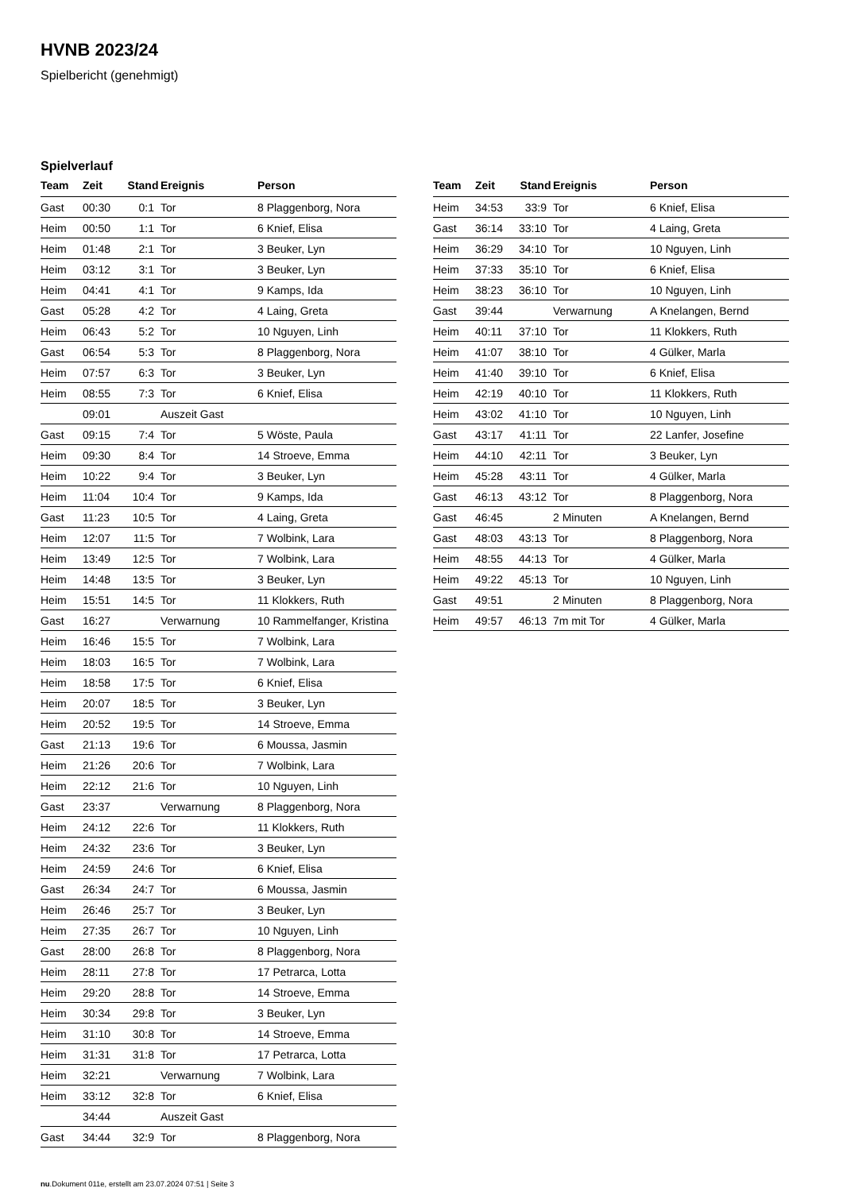HVNB 2023/24
Spielbericht (genehmigt)
Spielverlauf
| Team | Zeit | Stand | Ereignis | Person |
| --- | --- | --- | --- | --- |
| Gast | 00:30 | 0:1 | Tor | 8 Plaggenborg, Nora |
| Heim | 00:50 | 1:1 | Tor | 6 Knief, Elisa |
| Heim | 01:48 | 2:1 | Tor | 3 Beuker, Lyn |
| Heim | 03:12 | 3:1 | Tor | 3 Beuker, Lyn |
| Heim | 04:41 | 4:1 | Tor | 9 Kamps, Ida |
| Gast | 05:28 | 4:2 | Tor | 4 Laing, Greta |
| Heim | 06:43 | 5:2 | Tor | 10 Nguyen, Linh |
| Gast | 06:54 | 5:3 | Tor | 8 Plaggenborg, Nora |
| Heim | 07:57 | 6:3 | Tor | 3 Beuker, Lyn |
| Heim | 08:55 | 7:3 | Tor | 6 Knief, Elisa |
| | 09:01 | | Auszeit Gast | |
| Gast | 09:15 | 7:4 | Tor | 5 Wöste, Paula |
| Heim | 09:30 | 8:4 | Tor | 14 Stroeve, Emma |
| Heim | 10:22 | 9:4 | Tor | 3 Beuker, Lyn |
| Heim | 11:04 | 10:4 | Tor | 9 Kamps, Ida |
| Gast | 11:23 | 10:5 | Tor | 4 Laing, Greta |
| Heim | 12:07 | 11:5 | Tor | 7 Wolbink, Lara |
| Heim | 13:49 | 12:5 | Tor | 7 Wolbink, Lara |
| Heim | 14:48 | 13:5 | Tor | 3 Beuker, Lyn |
| Heim | 15:51 | 14:5 | Tor | 11 Klokkers, Ruth |
| Gast | 16:27 | | Verwarnung | 10 Rammelfanger, Kristina |
| Heim | 16:46 | 15:5 | Tor | 7 Wolbink, Lara |
| Heim | 18:03 | 16:5 | Tor | 7 Wolbink, Lara |
| Heim | 18:58 | 17:5 | Tor | 6 Knief, Elisa |
| Heim | 20:07 | 18:5 | Tor | 3 Beuker, Lyn |
| Heim | 20:52 | 19:5 | Tor | 14 Stroeve, Emma |
| Gast | 21:13 | 19:6 | Tor | 6 Moussa, Jasmin |
| Heim | 21:26 | 20:6 | Tor | 7 Wolbink, Lara |
| Heim | 22:12 | 21:6 | Tor | 10 Nguyen, Linh |
| Gast | 23:37 | | Verwarnung | 8 Plaggenborg, Nora |
| Heim | 24:12 | 22:6 | Tor | 11 Klokkers, Ruth |
| Heim | 24:32 | 23:6 | Tor | 3 Beuker, Lyn |
| Heim | 24:59 | 24:6 | Tor | 6 Knief, Elisa |
| Gast | 26:34 | 24:7 | Tor | 6 Moussa, Jasmin |
| Heim | 26:46 | 25:7 | Tor | 3 Beuker, Lyn |
| Heim | 27:35 | 26:7 | Tor | 10 Nguyen, Linh |
| Gast | 28:00 | 26:8 | Tor | 8 Plaggenborg, Nora |
| Heim | 28:11 | 27:8 | Tor | 17 Petrarca, Lotta |
| Heim | 29:20 | 28:8 | Tor | 14 Stroeve, Emma |
| Heim | 30:34 | 29:8 | Tor | 3 Beuker, Lyn |
| Heim | 31:10 | 30:8 | Tor | 14 Stroeve, Emma |
| Heim | 31:31 | 31:8 | Tor | 17 Petrarca, Lotta |
| Heim | 32:21 | | Verwarnung | 7 Wolbink, Lara |
| Heim | 33:12 | 32:8 | Tor | 6 Knief, Elisa |
| | 34:44 | | Auszeit Gast | |
| Gast | 34:44 | 32:9 | Tor | 8 Plaggenborg, Nora |
| Team | Zeit | Stand | Ereignis | Person |
| --- | --- | --- | --- | --- |
| Heim | 34:53 | 33:9 | Tor | 6 Knief, Elisa |
| Gast | 36:14 | 33:10 | Tor | 4 Laing, Greta |
| Heim | 36:29 | 34:10 | Tor | 10 Nguyen, Linh |
| Heim | 37:33 | 35:10 | Tor | 6 Knief, Elisa |
| Heim | 38:23 | 36:10 | Tor | 10 Nguyen, Linh |
| Gast | 39:44 | | Verwarnung | A Knelangen, Bernd |
| Heim | 40:11 | 37:10 | Tor | 11 Klokkers, Ruth |
| Heim | 41:07 | 38:10 | Tor | 4 Gülker, Marla |
| Heim | 41:40 | 39:10 | Tor | 6 Knief, Elisa |
| Heim | 42:19 | 40:10 | Tor | 11 Klokkers, Ruth |
| Heim | 43:02 | 41:10 | Tor | 10 Nguyen, Linh |
| Gast | 43:17 | 41:11 | Tor | 22 Lanfer, Josefine |
| Heim | 44:10 | 42:11 | Tor | 3 Beuker, Lyn |
| Heim | 45:28 | 43:11 | Tor | 4 Gülker, Marla |
| Gast | 46:13 | 43:12 | Tor | 8 Plaggenborg, Nora |
| Gast | 46:45 | | 2 Minuten | A Knelangen, Bernd |
| Gast | 48:03 | 43:13 | Tor | 8 Plaggenborg, Nora |
| Heim | 48:55 | 44:13 | Tor | 4 Gülker, Marla |
| Heim | 49:22 | 45:13 | Tor | 10 Nguyen, Linh |
| Gast | 49:51 | | 2 Minuten | 8 Plaggenborg, Nora |
| Heim | 49:57 | 46:13 | 7m mit Tor | 4 Gülker, Marla |
nu.Dokument 011e, erstellt am 23.07.2024 07:51 | Seite 3